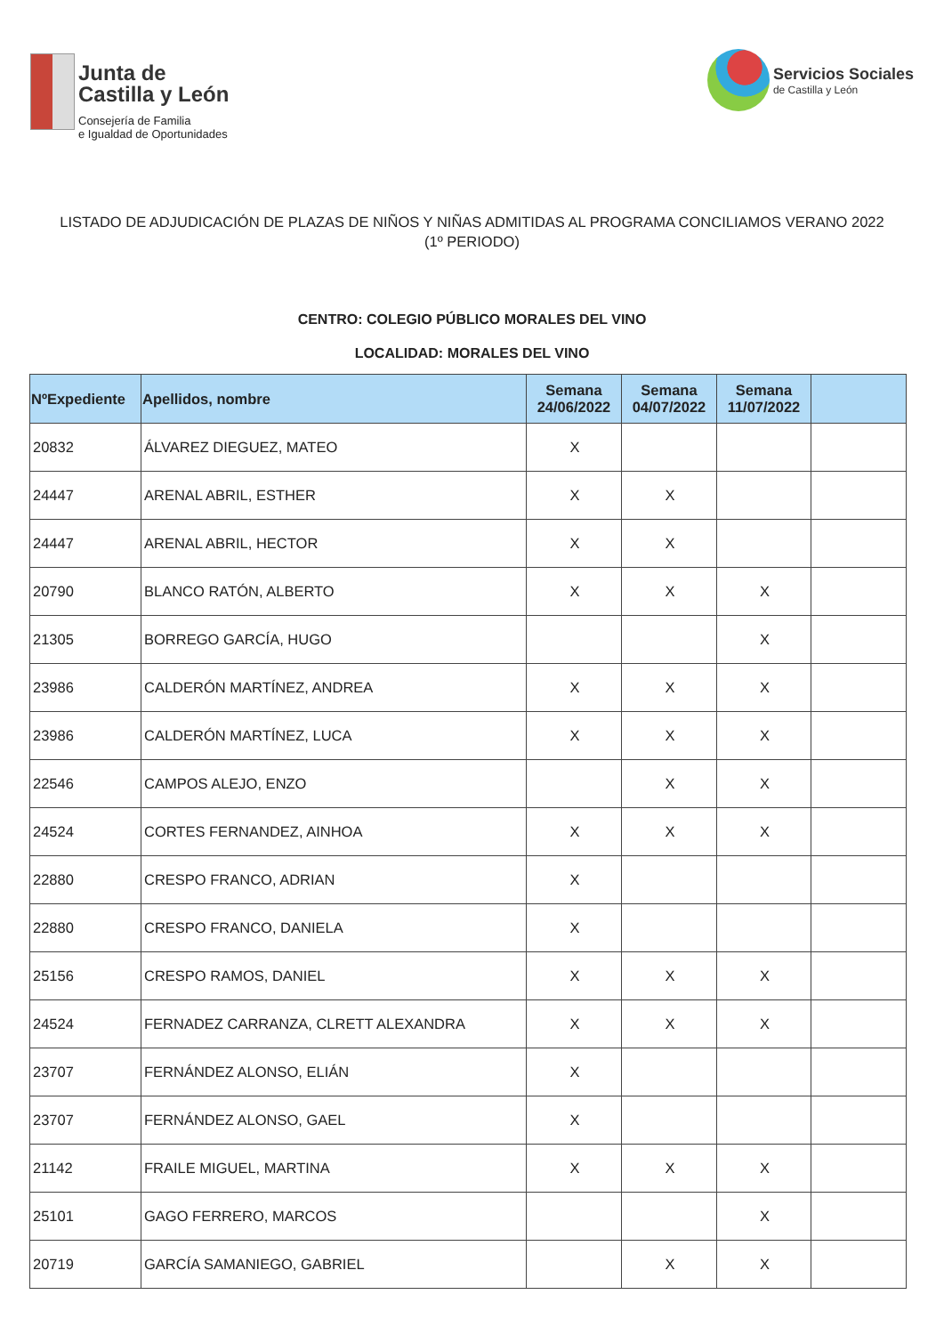Junta de
Castilla y León
Consejería de Familia
e Igualdad de Oportunidades
Servicios Sociales
de Castilla y León
LISTADO DE ADJUDICACIÓN DE PLAZAS DE NIÑOS Y NIÑAS ADMITIDAS AL PROGRAMA CONCILIAMOS VERANO 2022 (1º PERIODO)
CENTRO: COLEGIO PÚBLICO MORALES DEL VINO
LOCALIDAD: MORALES DEL VINO
| NºExpediente | Apellidos, nombre | Semana 24/06/2022 | Semana 04/07/2022 | Semana 11/07/2022 | |
| --- | --- | --- | --- | --- | --- |
| 20832 | ÁLVAREZ DIEGUEZ, MATEO | X | | | |
| 24447 | ARENAL ABRIL, ESTHER | X | X | | |
| 24447 | ARENAL ABRIL, HECTOR | X | X | | |
| 20790 | BLANCO RATÓN, ALBERTO | X | X | X | |
| 21305 | BORREGO GARCÍA, HUGO | | | X | |
| 23986 | CALDERÓN MARTÍNEZ, ANDREA | X | X | X | |
| 23986 | CALDERÓN MARTÍNEZ, LUCA | X | X | X | |
| 22546 | CAMPOS ALEJO, ENZO | | X | X | |
| 24524 | CORTES FERNANDEZ, AINHOA | X | X | X | |
| 22880 | CRESPO FRANCO, ADRIAN | X | | | |
| 22880 | CRESPO FRANCO, DANIELA | X | | | |
| 25156 | CRESPO RAMOS, DANIEL | X | X | X | |
| 24524 | FERNADEZ CARRANZA, CLRETT ALEXANDRA | X | X | X | |
| 23707 | FERNÁNDEZ ALONSO, ELIÁN | X | | | |
| 23707 | FERNÁNDEZ ALONSO, GAEL | X | | | |
| 21142 | FRAILE MIGUEL, MARTINA | X | X | X | |
| 25101 | GAGO FERRERO, MARCOS | | | X | |
| 20719 | GARCÍA SAMANIEGO, GABRIEL | | X | X | |